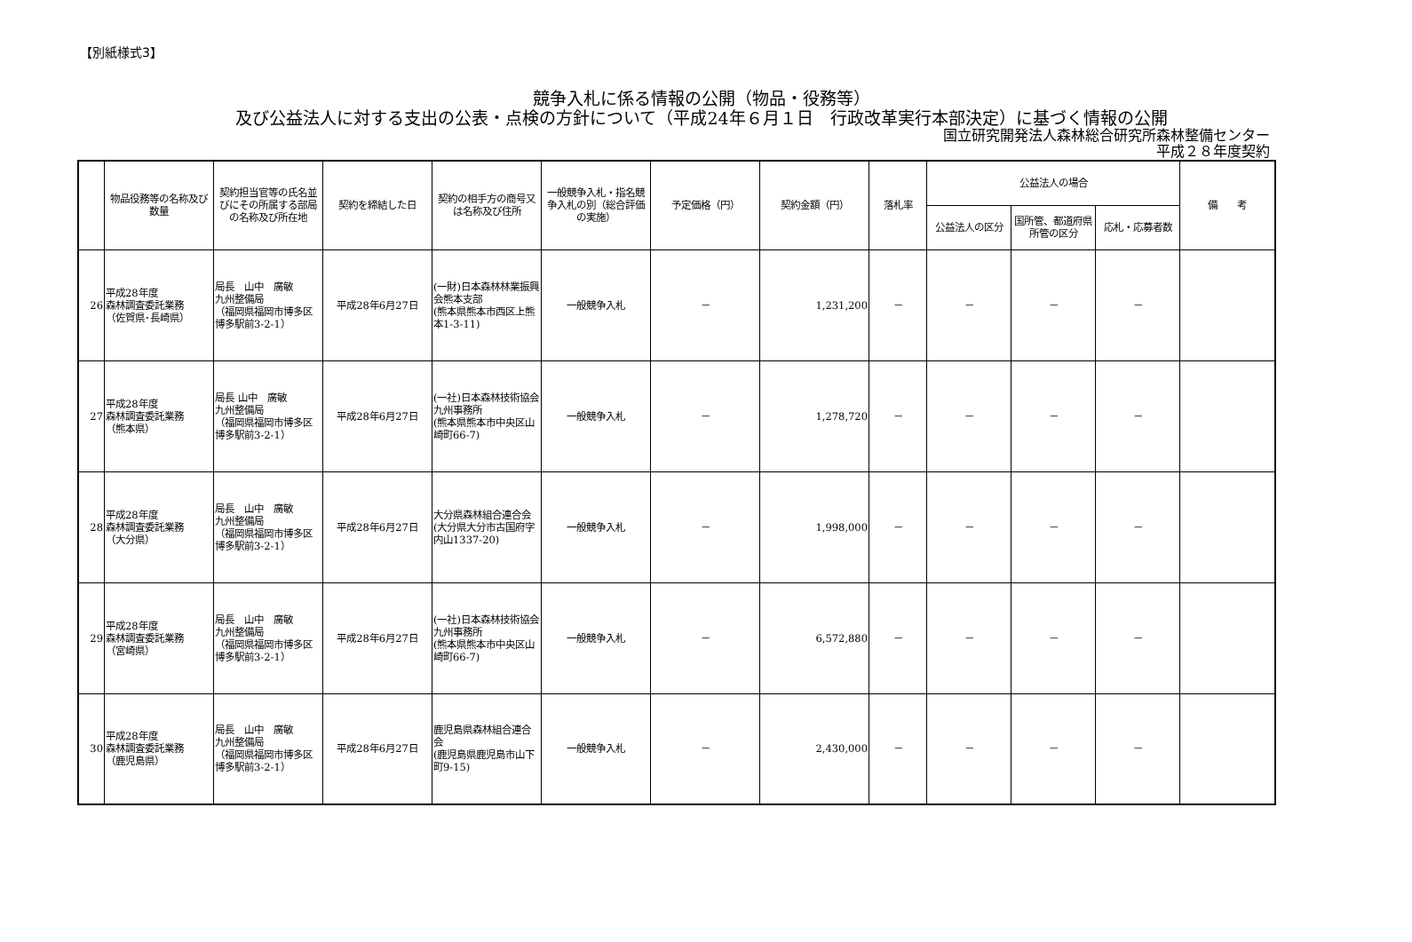【別紙様式3】
競争入札に係る情報の公開（物品・役務等）
及び公益法人に対する支出の公表・点検の方針について（平成24年６月１日　行政改革実行本部決定）に基づく情報の公開
国立研究開発法人森林総合研究所森林整備センター
平成２８年度契約
| | 物品役務等の名称及び数量 | 契約担当官等の氏名並びにその所属する部局の名称及び所在地 | 契約を締結した日 | 契約の相手方の商号又は名称及び住所 | 一般競争入札・指名競争入札の別（総合評価の実施） | 予定価格（円） | 契約金額（円） | 落札率 | 公益法人の場合 | | | 備 考 |
| --- | --- | --- | --- | --- | --- | --- | --- | --- | --- | --- | --- | --- |
| | | | | | | | | | 公益法人の区分 | 国所管、都道府県所管の区分 | 応札・応募者数 | |
| 26 | 平成28年度 森林調査委託業務 （佐賀県･長崎県） | 局長 山中 廣敏 九州整備局 （福岡県福岡市博多区博多駅前3-2-1） | 平成28年6月27日 | (一財)日本森林林業振興会熊本支部 (熊本県熊本市西区上熊本1-3-11) | 一般競争入札 | － | 1,231,200 | － | － | － | － | |
| 27 | 平成28年度 森林調査委託業務 （熊本県） | 局長 山中 廣敏 九州整備局 （福岡県福岡市博多区博多駅前3-2-1） | 平成28年6月27日 | (一社)日本森林技術協会九州事務所 (熊本県熊本市中央区山崎町66-7) | 一般競争入札 | － | 1,278,720 | － | － | － | － | |
| 28 | 平成28年度 森林調査委託業務 （大分県） | 局長 山中 廣敏 九州整備局 （福岡県福岡市博多区博多駅前3-2-1） | 平成28年6月27日 | 大分県森林組合連合会 (大分県大分市古国府字内山1337-20) | 一般競争入札 | － | 1,998,000 | － | － | － | － | |
| 29 | 平成28年度 森林調査委託業務 （宮崎県） | 局長 山中 廣敏 九州整備局 （福岡県福岡市博多区博多駅前3-2-1） | 平成28年6月27日 | (一社)日本森林技術協会九州事務所 (熊本県熊本市中央区山崎町66-7) | 一般競争入札 | － | 6,572,880 | － | － | － | － | |
| 30 | 平成28年度 森林調査委託業務 （鹿児島県） | 局長 山中 廣敏 九州整備局 （福岡県福岡市博多区博多駅前3-2-1） | 平成28年6月27日 | 鹿児島県森林組合連合会 (鹿児島県鹿児島市山下町9-15) | 一般競争入札 | － | 2,430,000 | － | － | － | － | |